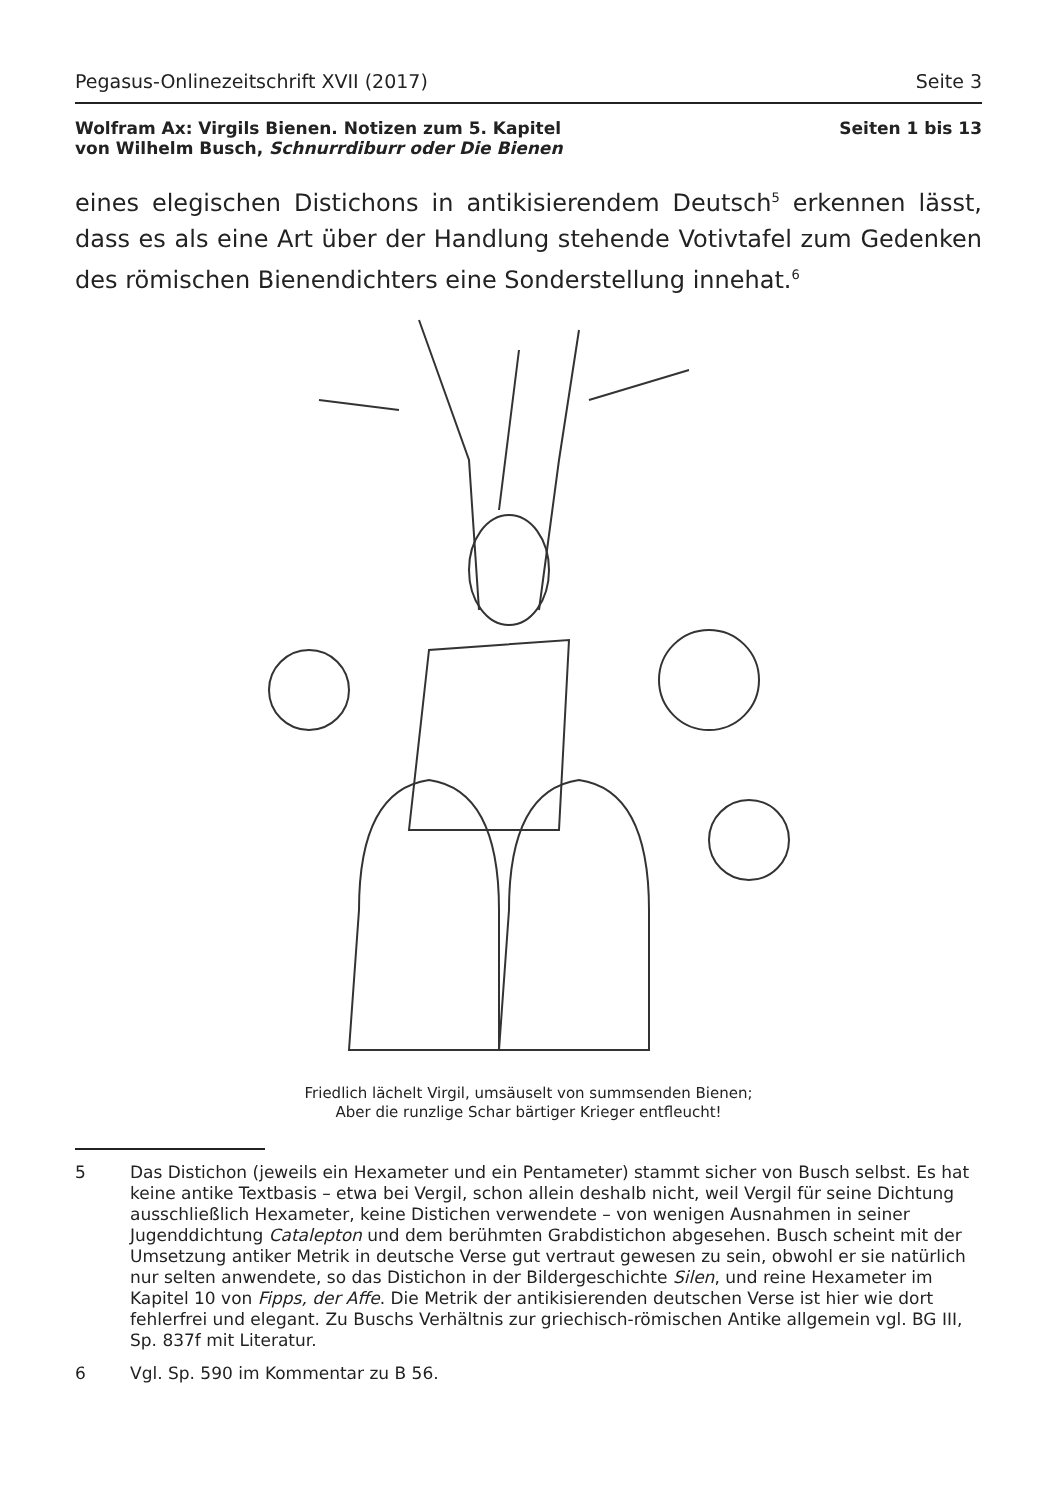Pegasus-Onlinezeitschrift XVII (2017) Seite 3
Wolfram Ax: Virgils Bienen. Notizen zum 5. Kapitel
von Wilhelm Busch, Schnurrdiburr oder Die Bienen
Seiten 1 bis 13
eines elegischen Distichons in antikisierendem Deutsch<sup>5</sup> erkennen lässt, dass es als eine Art über der Handlung stehende Votivtafel zum Gedenken des römischen Bienendichters eine Sonderstellung innehat.<sup>6</sup>
Friedlich lächelt Virgil, umsäuselt von summsenden Bienen;
Aber die runzlige Schar bärtiger Krieger entfleucht!
5 Das Distichon (jeweils ein Hexameter und ein Pentameter) stammt sicher von Busch selbst. Es hat keine antike Textbasis – etwa bei Vergil, schon allein deshalb nicht, weil Vergil für seine Dichtung ausschließlich Hexameter, keine Distichen verwendete – von wenigen Ausnahmen in seiner Jugenddichtung Catalepton und dem berühmten Grabdistichon abgesehen. Busch scheint mit der Umsetzung antiker Metrik in deutsche Verse gut vertraut gewesen zu sein, obwohl er sie natürlich nur selten anwendete, so das Distichon in der Bildergeschichte Silen, und reine Hexameter im Kapitel 10 von Fipps, der Affe. Die Metrik der antikisierenden deutschen Verse ist hier wie dort fehlerfrei und elegant. Zu Buschs Verhältnis zur griechisch-römischen Antike allgemein vgl. BG III, Sp. 837f mit Literatur.
6 Vgl. Sp. 590 im Kommentar zu B 56.